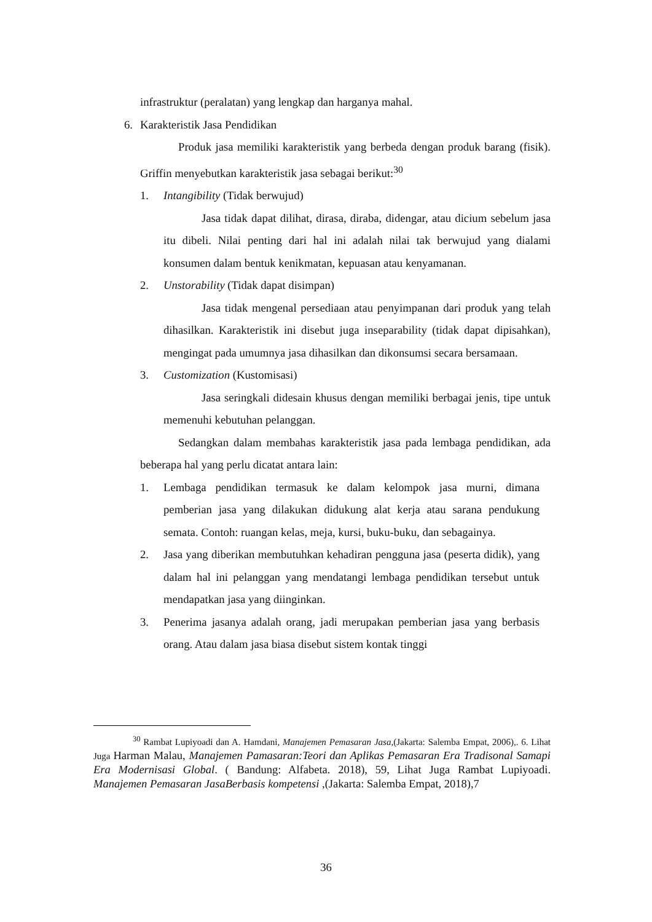infrastruktur (peralatan) yang lengkap dan harganya mahal.
6. Karakteristik Jasa Pendidikan
Produk jasa memiliki karakteristik yang berbeda dengan produk barang (fisik). Griffin menyebutkan karakteristik jasa sebagai berikut:<sup>30</sup>
1. Intangibility (Tidak berwujud)
Jasa tidak dapat dilihat, dirasa, diraba, didengar, atau dicium sebelum jasa itu dibeli. Nilai penting dari hal ini adalah nilai tak berwujud yang dialami konsumen dalam bentuk kenikmatan, kepuasan atau kenyamanan.
2. Unstorability (Tidak dapat disimpan)
Jasa tidak mengenal persediaan atau penyimpanan dari produk yang telah dihasilkan. Karakteristik ini disebut juga inseparability (tidak dapat dipisahkan), mengingat pada umumnya jasa dihasilkan dan dikonsumsi secara bersamaan.
3. Customization (Kustomisasi)
Jasa seringkali didesain khusus dengan memiliki berbagai jenis, tipe untuk memenuhi kebutuhan pelanggan.
Sedangkan dalam membahas karakteristik jasa pada lembaga pendidikan, ada beberapa hal yang perlu dicatat antara lain:
1. Lembaga pendidikan termasuk ke dalam kelompok jasa murni, dimana pemberian jasa yang dilakukan didukung alat kerja atau sarana pendukung semata. Contoh: ruangan kelas, meja, kursi, buku-buku, dan sebagainya.
2. Jasa yang diberikan membutuhkan kehadiran pengguna jasa (peserta didik), yang dalam hal ini pelanggan yang mendatangi lembaga pendidikan tersebut untuk mendapatkan jasa yang diinginkan.
3. Penerima jasanya adalah orang, jadi merupakan pemberian jasa yang berbasis orang. Atau dalam jasa biasa disebut sistem kontak tinggi
<sup>30</sup> Rambat Lupiyoadi dan A. Hamdani, Manajemen Pemasaran Jasa,(Jakarta: Salemba Empat, 2006),. 6. Lihat Juga Harman Malau, Manajemen Pamasaran:Teori dan Aplikas Pemasaran Era Tradisonal Samapi Era Modernisasi Global. ( Bandung: Alfabeta. 2018), 59, Lihat Juga Rambat Lupiyoadi. Manajemen Pemasaran JasaBerbasis kompetensi ,(Jakarta: Salemba Empat, 2018),7
36